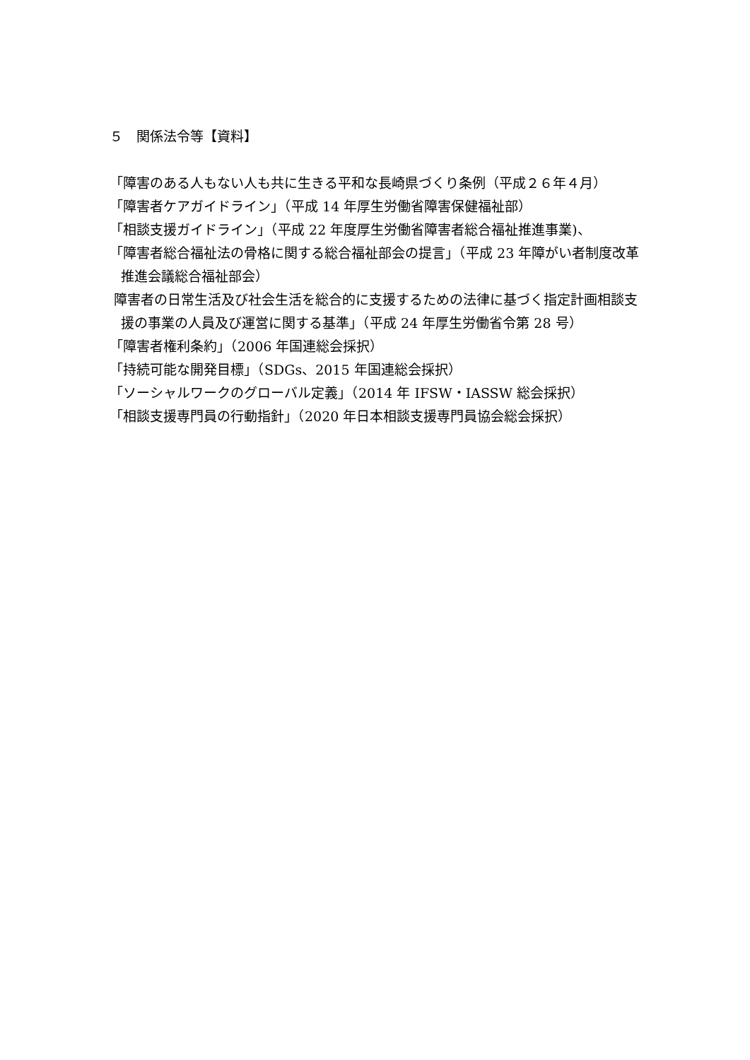５　関係法令等【資料】
「障害のある人もない人も共に生きる平和な長崎県づくり条例（平成２６年４月）
「障害者ケアガイドライン」（平成 14 年厚生労働省障害保健福祉部）
「相談支援ガイドライン」（平成 22 年度厚生労働省障害者総合福祉推進事業)、
「障害者総合福祉法の骨格に関する総合福祉部会の提言」（平成 23 年障がい者制度改革推進会議総合福祉部会）
障害者の日常生活及び社会生活を総合的に支援するための法律に基づく指定計画相談支援の事業の人員及び運営に関する基準」（平成 24 年厚生労働省令第 28 号）
「障害者権利条約」（2006 年国連総会採択）
「持続可能な開発目標」（SDGs、2015 年国連総会採択）
「ソーシャルワークのグローバル定義」（2014 年 IFSW・IASSW 総会採択）
「相談支援専門員の行動指針」（2020 年日本相談支援専門員協会総会採択）